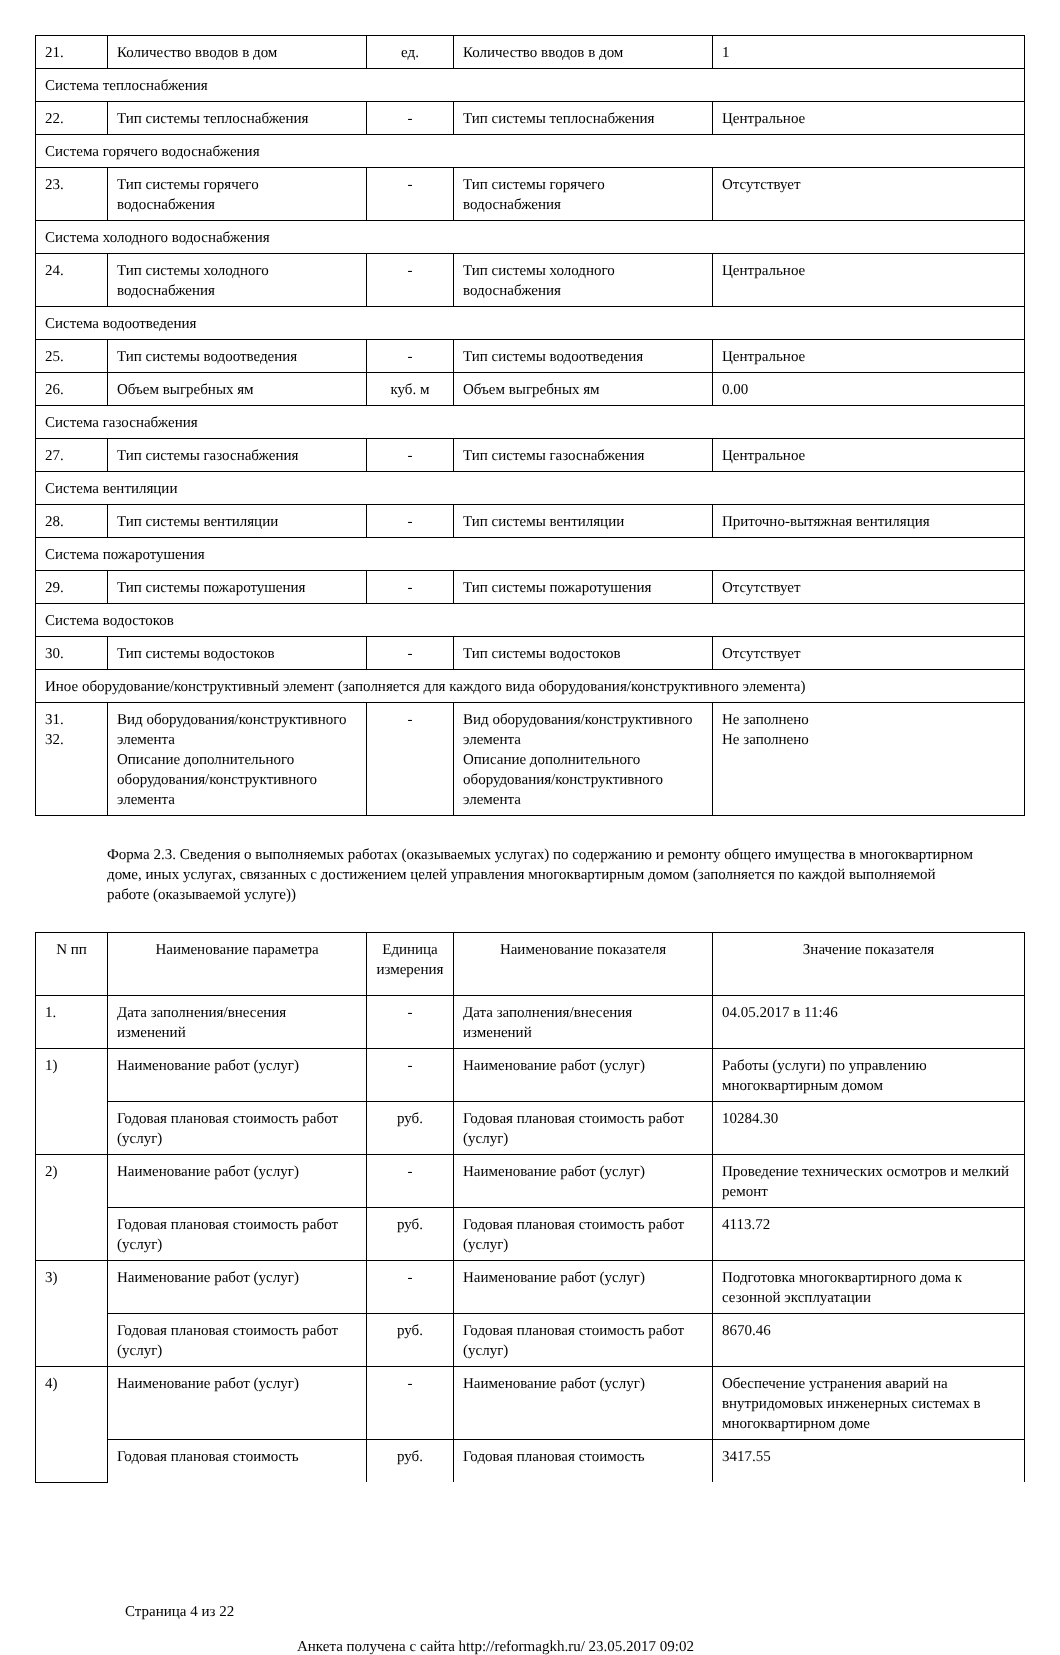| 21. | Количество вводов в дом | ед. | Количество вводов в дом | 1 |
| Система теплоснабжения | | | | |
| 22. | Тип системы теплоснабжения | - | Тип системы теплоснабжения | Центральное |
| Система горячего водоснабжения | | | | |
| 23. | Тип системы горячего водоснабжения | - | Тип системы горячего водоснабжения | Отсутствует |
| Система холодного водоснабжения | | | | |
| 24. | Тип системы холодного водоснабжения | - | Тип системы холодного водоснабжения | Центральное |
| Система водоотведения | | | | |
| 25. | Тип системы водоотведения | - | Тип системы водоотведения | Центральное |
| 26. | Объем выгребных ям | куб. м | Объем выгребных ям | 0.00 |
| Система газоснабжения | | | | |
| 27. | Тип системы газоснабжения | - | Тип системы газоснабжения | Центральное |
| Система вентиляции | | | | |
| 28. | Тип системы вентиляции | - | Тип системы вентиляции | Приточно-вытяжная вентиляция |
| Система пожаротушения | | | | |
| 29. | Тип системы пожаротушения | - | Тип системы пожаротушения | Отсутствует |
| Система водостоков | | | | |
| 30. | Тип системы водостоков | - | Тип системы водостоков | Отсутствует |
| Иное оборудование/конструктивный элемент (заполняется для каждого вида оборудования/конструктивного элемента) | | | | |
| 31. 32. | Вид оборудования/конструктивного элемента Описание дополнительного оборудования/конструктивного элемента | - | Вид оборудования/конструктивного элемента Описание дополнительного оборудования/конструктивного элемента | Не заполнено Не заполнено |
Форма 2.3. Сведения о выполняемых работах (оказываемых услугах) по содержанию и ремонту общего имущества в многоквартирном доме, иных услугах, связанных с достижением целей управления многоквартирным домом (заполняется по каждой выполняемой работе (оказываемой услуге))
| N пп | Наименование параметра | Единица измерения | Наименование показателя | Значение показателя |
| --- | --- | --- | --- | --- |
| 1. | Дата заполнения/внесения изменений | - | Дата заполнения/внесения изменений | 04.05.2017 в 11:46 |
| 1) | Наименование работ (услуг) | - | Наименование работ (услуг) | Работы (услуги) по управлению многоквартирным домом |
| | Годовая плановая стоимость работ (услуг) | руб. | Годовая плановая стоимость работ (услуг) | 10284.30 |
| 2) | Наименование работ (услуг) | - | Наименование работ (услуг) | Проведение технических осмотров и мелкий ремонт |
| | Годовая плановая стоимость работ (услуг) | руб. | Годовая плановая стоимость работ (услуг) | 4113.72 |
| 3) | Наименование работ (услуг) | - | Наименование работ (услуг) | Подготовка многоквартирного дома к сезонной эксплуатации |
| | Годовая плановая стоимость работ (услуг) | руб. | Годовая плановая стоимость работ (услуг) | 8670.46 |
| 4) | Наименование работ (услуг) | - | Наименование работ (услуг) | Обеспечение устранения аварий на внутридомовых инженерных системах в многоквартирном доме |
| | Годовая плановая стоимость | руб. | Годовая плановая стоимость | 3417.55 |
Страница 4 из 22
Анкета получена с сайта http://reformagkh.ru/ 23.05.2017 09:02